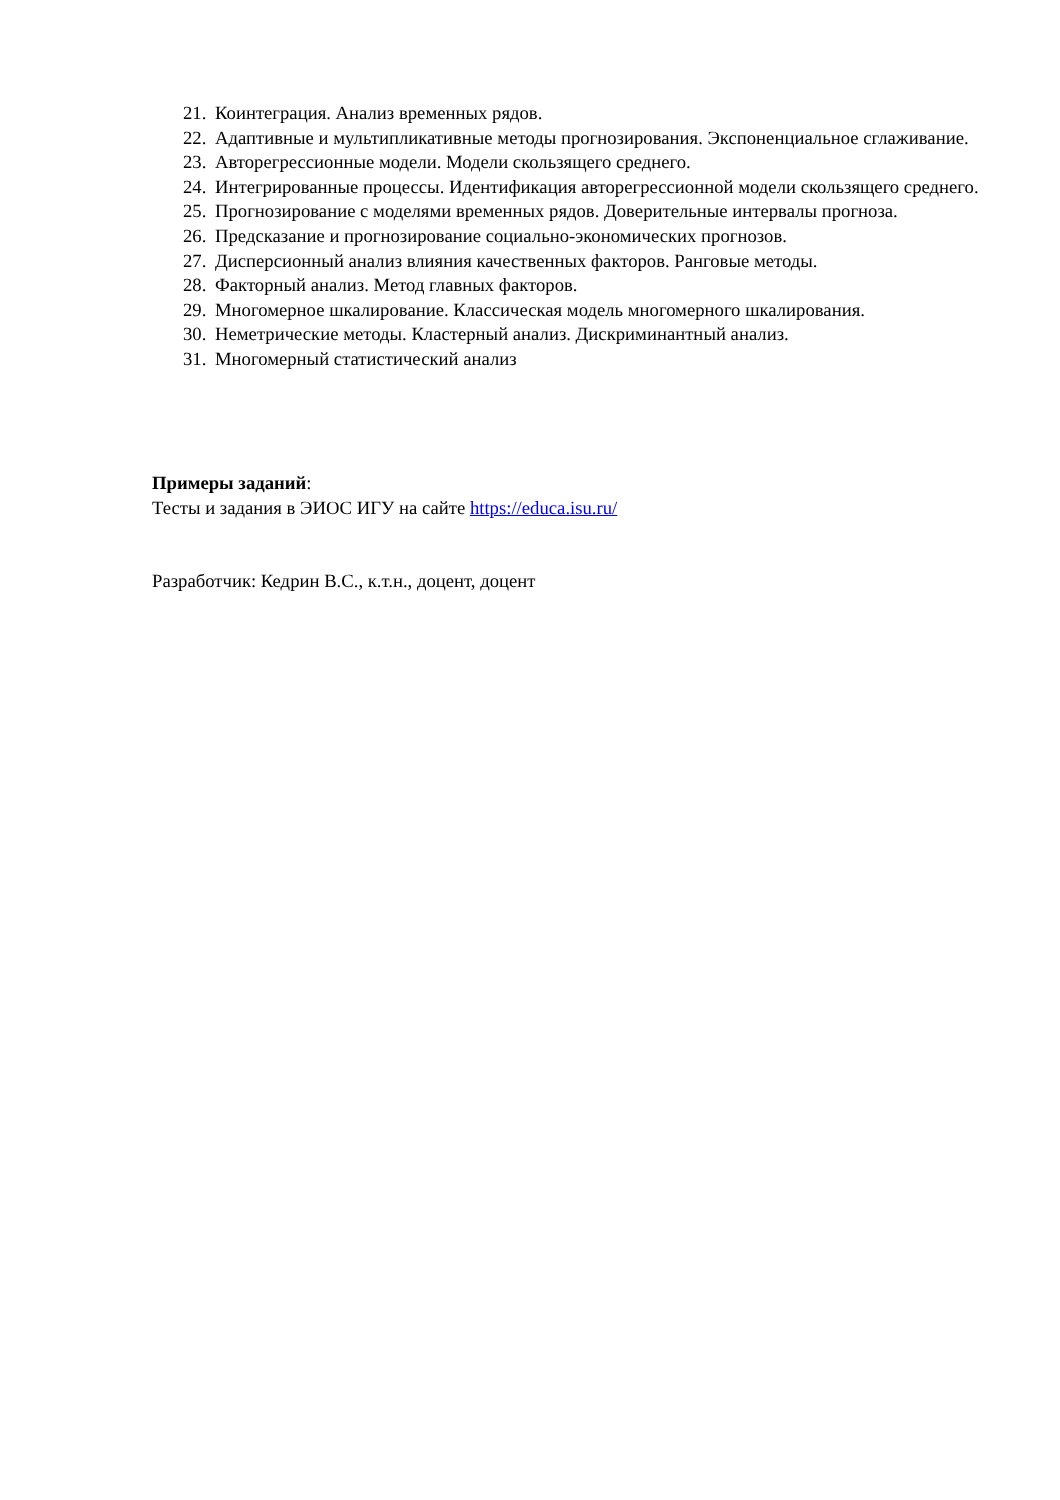21. Коинтеграция. Анализ временных рядов.
22. Адаптивные и мультипликативные методы прогнозирования. Экспоненциальное сглаживание.
23. Авторегрессионные модели. Модели скользящего среднего.
24. Интегрированные процессы. Идентификация авторегрессионной модели скользящего среднего.
25. Прогнозирование с моделями временных рядов. Доверительные интервалы прогноза.
26. Предсказание и прогнозирование социально-экономических прогнозов.
27. Дисперсионный анализ влияния качественных факторов. Ранговые методы.
28. Факторный анализ. Метод главных факторов.
29. Многомерное шкалирование. Классическая модель многомерного шкалирования.
30. Неметрические методы. Кластерный анализ. Дискриминантный анализ.
31. Многомерный статистический анализ
Примеры заданий:
Тесты и задания в ЭИОС ИГУ на сайте https://educa.isu.ru/
Разработчик: Кедрин В.С., к.т.н., доцент, доцент